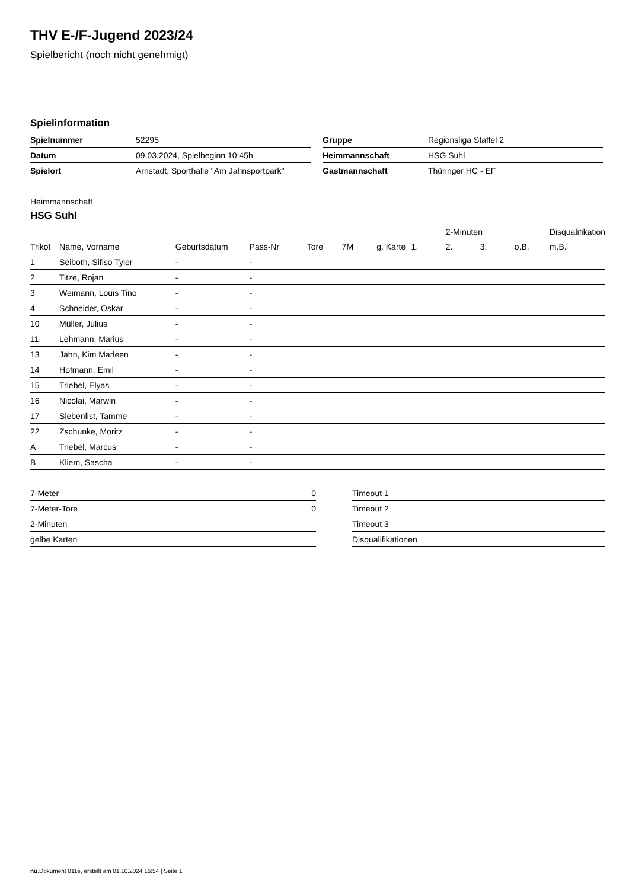THV E-/F-Jugend 2023/24
Spielbericht (noch nicht genehmigt)
Spielinformation
| Spielnummer | 52295 |
| Datum | 09.03.2024, Spielbeginn 10:45h |
| Spielort | Arnstadt, Sporthalle "Am Jahnsportpark" |
| Gruppe | Regionsliga Staffel 2 |
| Heimmannschaft | HSG Suhl |
| Gastmannschaft | Thüringer HC - EF |
Heimmannschaft
HSG Suhl
| | | | | | | | | 2-Minuten | | | Disqualifikation |
| --- | --- | --- | --- | --- | --- | --- | --- | --- | --- | --- | --- |
| Trikot | Name, Vorname | Geburtsdatum | Pass-Nr | Tore | 7M | g. Karte | 1. | 2. | 3. | o.B. | m.B. |
| 1 | Seiboth, Sifiso Tyler | - | - | | | | | | | | |
| 2 | Titze, Rojan | - | - | | | | | | | | |
| 3 | Weimann, Louis Tino | - | - | | | | | | | | |
| 4 | Schneider, Oskar | - | - | | | | | | | | |
| 10 | Müller, Julius | - | - | | | | | | | | |
| 11 | Lehmann, Marius | - | - | | | | | | | | |
| 13 | Jahn, Kim Marleen | - | - | | | | | | | | |
| 14 | Hofmann, Emil | - | - | | | | | | | | |
| 15 | Triebel, Elyas | - | - | | | | | | | | |
| 16 | Nicolai, Marwin | - | - | | | | | | | | |
| 17 | Siebenlist, Tamme | - | - | | | | | | | | |
| 22 | Zschunke, Moritz | - | - | | | | | | | | |
| A | Triebel, Marcus | - | - | | | | | | | | |
| B | Kliem, Sascha | - | - | | | | | | | | |
| 7-Meter | 0 |
| 7-Meter-Tore | 0 |
| 2-Minuten | |
| gelbe Karten | |
| Timeout 1 |
| Timeout 2 |
| Timeout 3 |
| Disqualifikationen |
nu.Dokument 011e, erstellt am 01.10.2024 16:54 | Seite 1